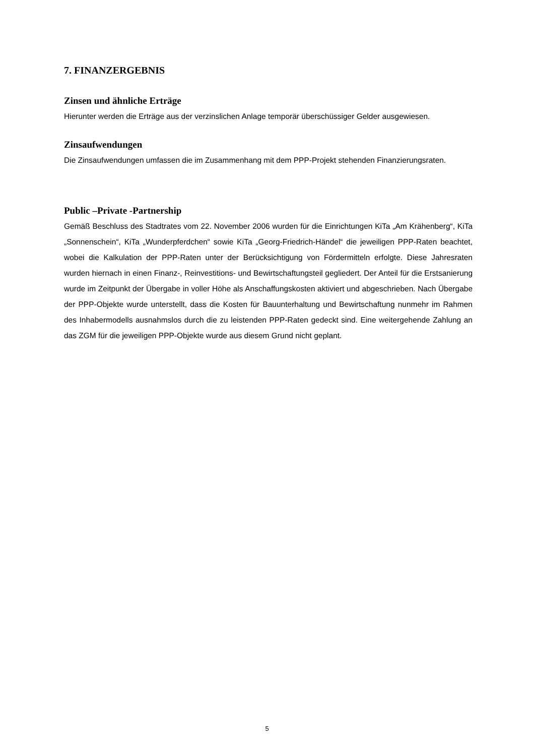7. FINANZERGEBNIS
Zinsen und ähnliche Erträge
Hierunter werden die Erträge aus der verzinslichen Anlage temporär überschüssiger Gelder ausgewiesen.
Zinsaufwendungen
Die Zinsaufwendungen umfassen die im Zusammenhang mit dem PPP-Projekt stehenden Finanzierungsraten.
Public –Private -Partnership
Gemäß Beschluss des Stadtrates vom 22. November 2006 wurden für die Einrichtungen KiTa „Am Krähenberg“, KiTa „Sonnenschein“, KiTa „Wunderpferdchen“ sowie KiTa „Georg-Friedrich-Händel“ die jeweiligen PPP-Raten beachtet, wobei die Kalkulation der PPP-Raten unter der Berücksichtigung von Fördermitteln erfolgte. Diese Jahresraten wurden hiernach in einen Finanz-, Reinvestitions- und Bewirtschaftungsteil gegliedert. Der Anteil für die Erstsanierung wurde im Zeitpunkt der Übergabe in voller Höhe als Anschaffungskosten aktiviert und abgeschrieben. Nach Übergabe der PPP-Objekte wurde unterstellt, dass die Kosten für Bauunterhaltung und Bewirtschaftung nunmehr im Rahmen des Inhabermodells ausnahmslos durch die zu leistenden PPP-Raten gedeckt sind. Eine weitergehende Zahlung an das ZGM für die jeweiligen PPP-Objekte wurde aus diesem Grund nicht geplant.
5